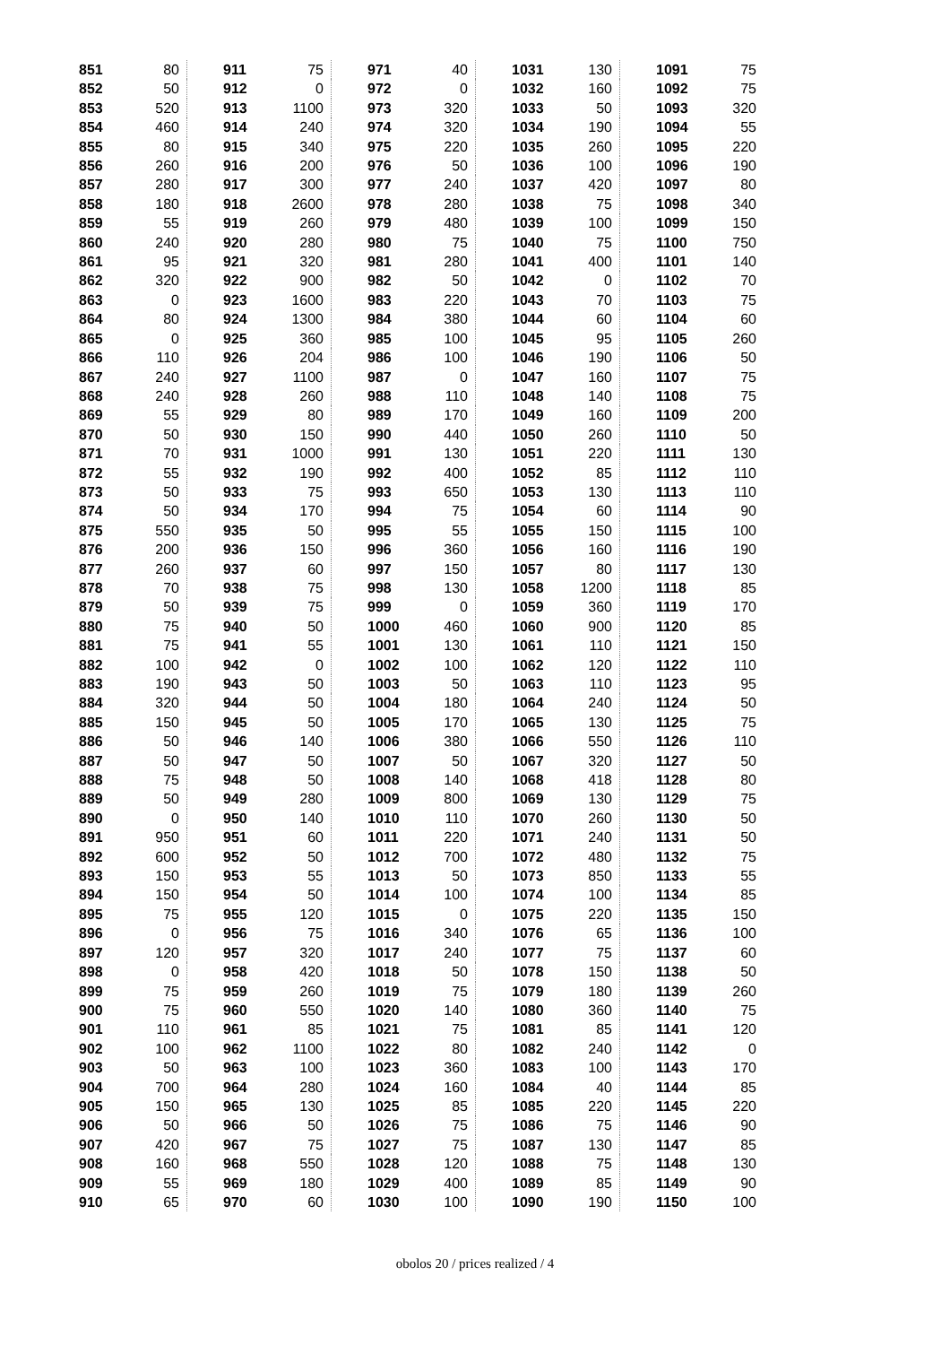| 851 | 80 |
| 852 | 50 |
| 853 | 520 |
| 854 | 460 |
| 855 | 80 |
| 856 | 260 |
| 857 | 280 |
| 858 | 180 |
| 859 | 55 |
| 860 | 240 |
| 861 | 95 |
| 862 | 320 |
| 863 | 0 |
| 864 | 80 |
| 865 | 0 |
| 866 | 110 |
| 867 | 240 |
| 868 | 240 |
| 869 | 55 |
| 870 | 50 |
| 871 | 70 |
| 872 | 55 |
| 873 | 50 |
| 874 | 50 |
| 875 | 550 |
| 876 | 200 |
| 877 | 260 |
| 878 | 70 |
| 879 | 50 |
| 880 | 75 |
| 881 | 75 |
| 882 | 100 |
| 883 | 190 |
| 884 | 320 |
| 885 | 150 |
| 886 | 50 |
| 887 | 50 |
| 888 | 75 |
| 889 | 50 |
| 890 | 0 |
| 891 | 950 |
| 892 | 600 |
| 893 | 150 |
| 894 | 150 |
| 895 | 75 |
| 896 | 0 |
| 897 | 120 |
| 898 | 0 |
| 899 | 75 |
| 900 | 75 |
| 901 | 110 |
| 902 | 100 |
| 903 | 50 |
| 904 | 700 |
| 905 | 150 |
| 906 | 50 |
| 907 | 420 |
| 908 | 160 |
| 909 | 55 |
| 910 | 65 |
| 911 | 75 |
| 912 | 0 |
| 913 | 1100 |
| 914 | 240 |
| 915 | 340 |
| 916 | 200 |
| 917 | 300 |
| 918 | 2600 |
| 919 | 260 |
| 920 | 280 |
| 921 | 320 |
| 922 | 900 |
| 923 | 1600 |
| 924 | 1300 |
| 925 | 360 |
| 926 | 204 |
| 927 | 1100 |
| 928 | 260 |
| 929 | 80 |
| 930 | 150 |
| 931 | 1000 |
| 932 | 190 |
| 933 | 75 |
| 934 | 170 |
| 935 | 50 |
| 936 | 150 |
| 937 | 60 |
| 938 | 75 |
| 939 | 75 |
| 940 | 50 |
| 941 | 55 |
| 942 | 0 |
| 943 | 50 |
| 944 | 50 |
| 945 | 50 |
| 946 | 140 |
| 947 | 50 |
| 948 | 50 |
| 949 | 280 |
| 950 | 140 |
| 951 | 60 |
| 952 | 50 |
| 953 | 55 |
| 954 | 50 |
| 955 | 120 |
| 956 | 75 |
| 957 | 320 |
| 958 | 420 |
| 959 | 260 |
| 960 | 550 |
| 961 | 85 |
| 962 | 1100 |
| 963 | 100 |
| 964 | 280 |
| 965 | 130 |
| 966 | 50 |
| 967 | 75 |
| 968 | 550 |
| 969 | 180 |
| 970 | 60 |
| 971 | 40 |
| 972 | 0 |
| 973 | 320 |
| 974 | 320 |
| 975 | 220 |
| 976 | 50 |
| 977 | 240 |
| 978 | 280 |
| 979 | 480 |
| 980 | 75 |
| 981 | 280 |
| 982 | 50 |
| 983 | 220 |
| 984 | 380 |
| 985 | 100 |
| 986 | 100 |
| 987 | 0 |
| 988 | 110 |
| 989 | 170 |
| 990 | 440 |
| 991 | 130 |
| 992 | 400 |
| 993 | 650 |
| 994 | 75 |
| 995 | 55 |
| 996 | 360 |
| 997 | 150 |
| 998 | 130 |
| 999 | 0 |
| 1000 | 460 |
| 1001 | 130 |
| 1002 | 100 |
| 1003 | 50 |
| 1004 | 180 |
| 1005 | 170 |
| 1006 | 380 |
| 1007 | 50 |
| 1008 | 140 |
| 1009 | 800 |
| 1010 | 110 |
| 1011 | 220 |
| 1012 | 700 |
| 1013 | 50 |
| 1014 | 100 |
| 1015 | 0 |
| 1016 | 340 |
| 1017 | 240 |
| 1018 | 50 |
| 1019 | 75 |
| 1020 | 140 |
| 1021 | 75 |
| 1022 | 80 |
| 1023 | 360 |
| 1024 | 160 |
| 1025 | 85 |
| 1026 | 75 |
| 1027 | 75 |
| 1028 | 120 |
| 1029 | 400 |
| 1030 | 100 |
| 1031 | 130 |
| 1032 | 160 |
| 1033 | 50 |
| 1034 | 190 |
| 1035 | 260 |
| 1036 | 100 |
| 1037 | 420 |
| 1038 | 75 |
| 1039 | 100 |
| 1040 | 75 |
| 1041 | 400 |
| 1042 | 0 |
| 1043 | 70 |
| 1044 | 60 |
| 1045 | 95 |
| 1046 | 190 |
| 1047 | 160 |
| 1048 | 140 |
| 1049 | 160 |
| 1050 | 260 |
| 1051 | 220 |
| 1052 | 85 |
| 1053 | 130 |
| 1054 | 60 |
| 1055 | 150 |
| 1056 | 160 |
| 1057 | 80 |
| 1058 | 1200 |
| 1059 | 360 |
| 1060 | 900 |
| 1061 | 110 |
| 1062 | 120 |
| 1063 | 110 |
| 1064 | 240 |
| 1065 | 130 |
| 1066 | 550 |
| 1067 | 320 |
| 1068 | 418 |
| 1069 | 130 |
| 1070 | 260 |
| 1071 | 240 |
| 1072 | 480 |
| 1073 | 850 |
| 1074 | 100 |
| 1075 | 220 |
| 1076 | 65 |
| 1077 | 75 |
| 1078 | 150 |
| 1079 | 180 |
| 1080 | 360 |
| 1081 | 85 |
| 1082 | 240 |
| 1083 | 100 |
| 1084 | 40 |
| 1085 | 220 |
| 1086 | 75 |
| 1087 | 130 |
| 1088 | 75 |
| 1089 | 85 |
| 1090 | 190 |
| 1091 | 75 |
| 1092 | 75 |
| 1093 | 320 |
| 1094 | 55 |
| 1095 | 220 |
| 1096 | 190 |
| 1097 | 80 |
| 1098 | 340 |
| 1099 | 150 |
| 1100 | 750 |
| 1101 | 140 |
| 1102 | 70 |
| 1103 | 75 |
| 1104 | 60 |
| 1105 | 260 |
| 1106 | 50 |
| 1107 | 75 |
| 1108 | 75 |
| 1109 | 200 |
| 1110 | 50 |
| 1111 | 130 |
| 1112 | 110 |
| 1113 | 110 |
| 1114 | 90 |
| 1115 | 100 |
| 1116 | 190 |
| 1117 | 130 |
| 1118 | 85 |
| 1119 | 170 |
| 1120 | 85 |
| 1121 | 150 |
| 1122 | 110 |
| 1123 | 95 |
| 1124 | 50 |
| 1125 | 75 |
| 1126 | 110 |
| 1127 | 50 |
| 1128 | 80 |
| 1129 | 75 |
| 1130 | 50 |
| 1131 | 50 |
| 1132 | 75 |
| 1133 | 55 |
| 1134 | 85 |
| 1135 | 150 |
| 1136 | 100 |
| 1137 | 60 |
| 1138 | 50 |
| 1139 | 260 |
| 1140 | 75 |
| 1141 | 120 |
| 1142 | 0 |
| 1143 | 170 |
| 1144 | 85 |
| 1145 | 220 |
| 1146 | 90 |
| 1147 | 85 |
| 1148 | 130 |
| 1149 | 90 |
| 1150 | 100 |
obolos 20 / prices realized / 4